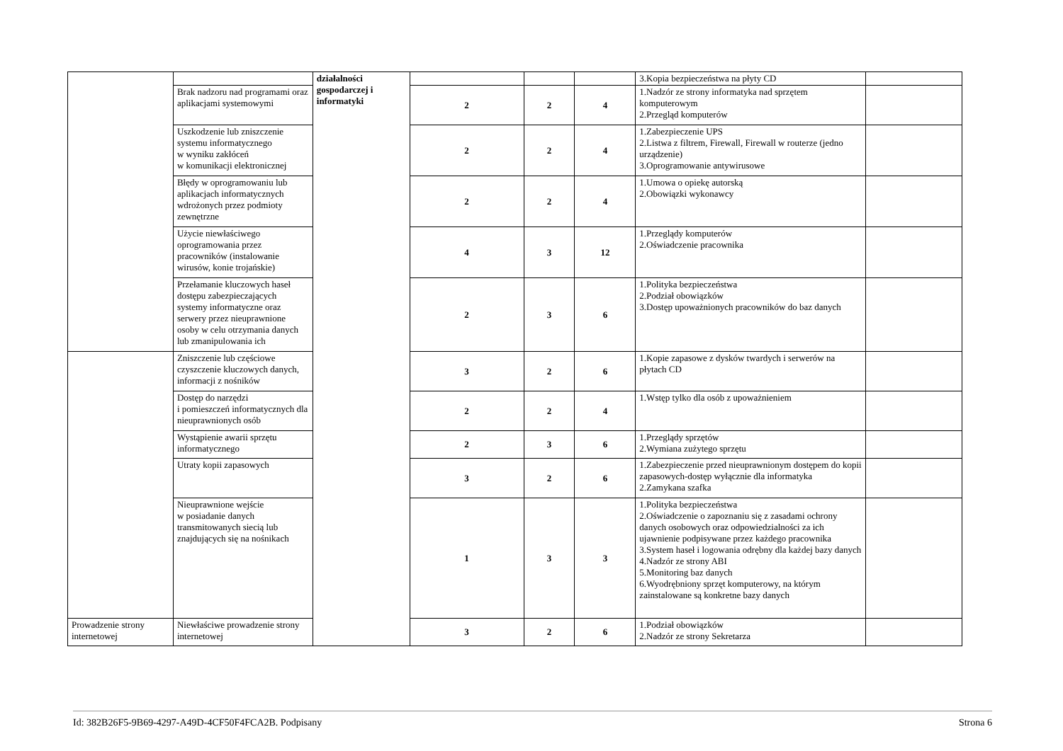| | | działalności gospodarczej i informatyki | | | | 3.Kopia bezpieczeństwa na płyty CD | |
| | Brak nadzoru nad programami oraz aplikacjami systemowymi | | 2 | 2 | 4 | 1.Nadzór ze strony informatyka nad sprzętem komputerowym 2.Przegląd komputerów | |
| | Uszkodzenie lub zniszczenie systemu informatycznego w wyniku zakłóceń w komunikacji elektronicznej | | 2 | 2 | 4 | 1.Zabezpieczenie UPS 2.Listwa z filtrem, Firewall, Firewall w routerze (jedno urządzenie) 3.Oprogramowanie antywirusowe | |
| | Błędy w oprogramowaniu lub aplikacjach informatycznych wdrożonych przez podmioty zewnętrzne | | 2 | 2 | 4 | 1.Umowa o opiekę autorską 2.Obowiązki wykonawcy | |
| | Użycie niewłaściwego oprogramowania przez pracowników (instalowanie wirusów, konie trojańskie) | | 4 | 3 | 12 | 1.Przeglądy komputerów 2.Oświadczenie pracownika | |
| | Przełamanie kluczowych haseł dostępu zabezpieczających systemy informatyczne oraz serwery przez nieuprawnione osoby w celu otrzymania danych lub zmanipulowania ich | | 2 | 3 | 6 | 1.Polityka bezpieczeństwa 2.Podział obowiązków 3.Dostęp upoważnionych pracowników do baz danych | |
| | Zniszczenie lub częściowe czyszczenie kluczowych danych, informacji z nośników | | 3 | 2 | 6 | 1.Kopie zapasowe z dysków twardych i serwerów na płytach CD | |
| | Dostęp do narzędzi i pomieszczeń informatycznych dla nieuprawnionych osób | | 2 | 2 | 4 | 1.Wstęp tylko dla osób z upoważnieniem | |
| | Wystąpienie awarii sprzętu informatycznego | | 2 | 3 | 6 | 1.Przeglądy sprzętów 2.Wymiana zużytego sprzętu | |
| | Utraty kopii zapasowych | | 3 | 2 | 6 | 1.Zabezpieczenie przed nieuprawnionym dostępem do kopii zapasowych-dostęp wyłącznie dla informatyka 2.Zamykana szafka | |
| | Nieuprawnione wejście w posiadanie danych transmitowanych siecią lub znajdujących się na nośnikach | | 1 | 3 | 3 | 1.Polityka bezpieczeństwa 2.Oświadczenie o zapoznaniu się z zasadami ochrony danych osobowych oraz odpowiedzialności za ich ujawnienie podpisywane przez każdego pracownika 3.System haseł i logowania odrębny dla każdej bazy danych 4.Nadzór ze strony ABI 5.Monitoring baz danych 6.Wyodrębniony sprzęt komputerowy, na którym zainstalowane są konkretne bazy danych | |
| Prowadzenie strony internetowej | Niewłaściwe prowadzenie strony internetowej | | 3 | 2 | 6 | 1.Podział obowiązków 2.Nadzór ze strony Sekretarza | |
Id: 382B26F5-9B69-4297-A49D-4CF50F4FCA2B. Podpisany Strona 6